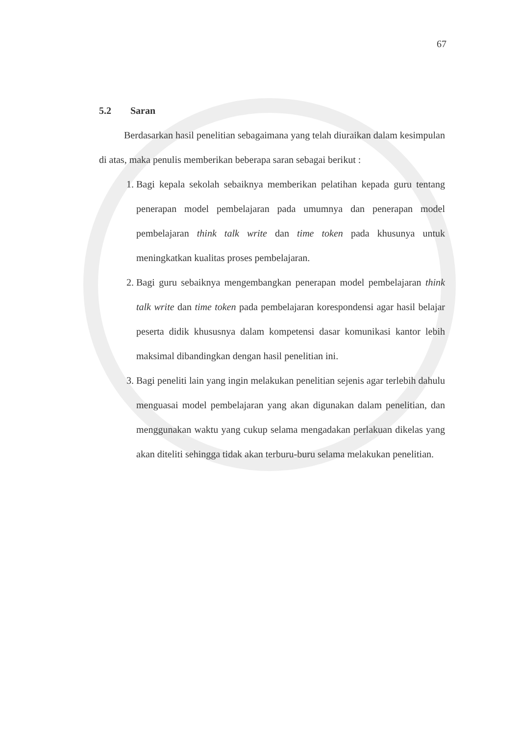67
5.2 Saran
Berdasarkan hasil penelitian sebagaimana yang telah diuraikan dalam kesimpulan di atas, maka penulis memberikan beberapa saran sebagai berikut :
1. Bagi kepala sekolah sebaiknya memberikan pelatihan kepada guru tentang penerapan model pembelajaran pada umumnya dan penerapan model pembelajaran think talk write dan time token pada khusunya untuk meningkatkan kualitas proses pembelajaran.
2. Bagi guru sebaiknya mengembangkan penerapan model pembelajaran think talk write dan time token pada pembelajaran korespondensi agar hasil belajar peserta didik khususnya dalam kompetensi dasar komunikasi kantor lebih maksimal dibandingkan dengan hasil penelitian ini.
3. Bagi peneliti lain yang ingin melakukan penelitian sejenis agar terlebih dahulu menguasai model pembelajaran yang akan digunakan dalam penelitian, dan menggunakan waktu yang cukup selama mengadakan perlakuan dikelas yang akan diteliti sehingga tidak akan terburu-buru selama melakukan penelitian.